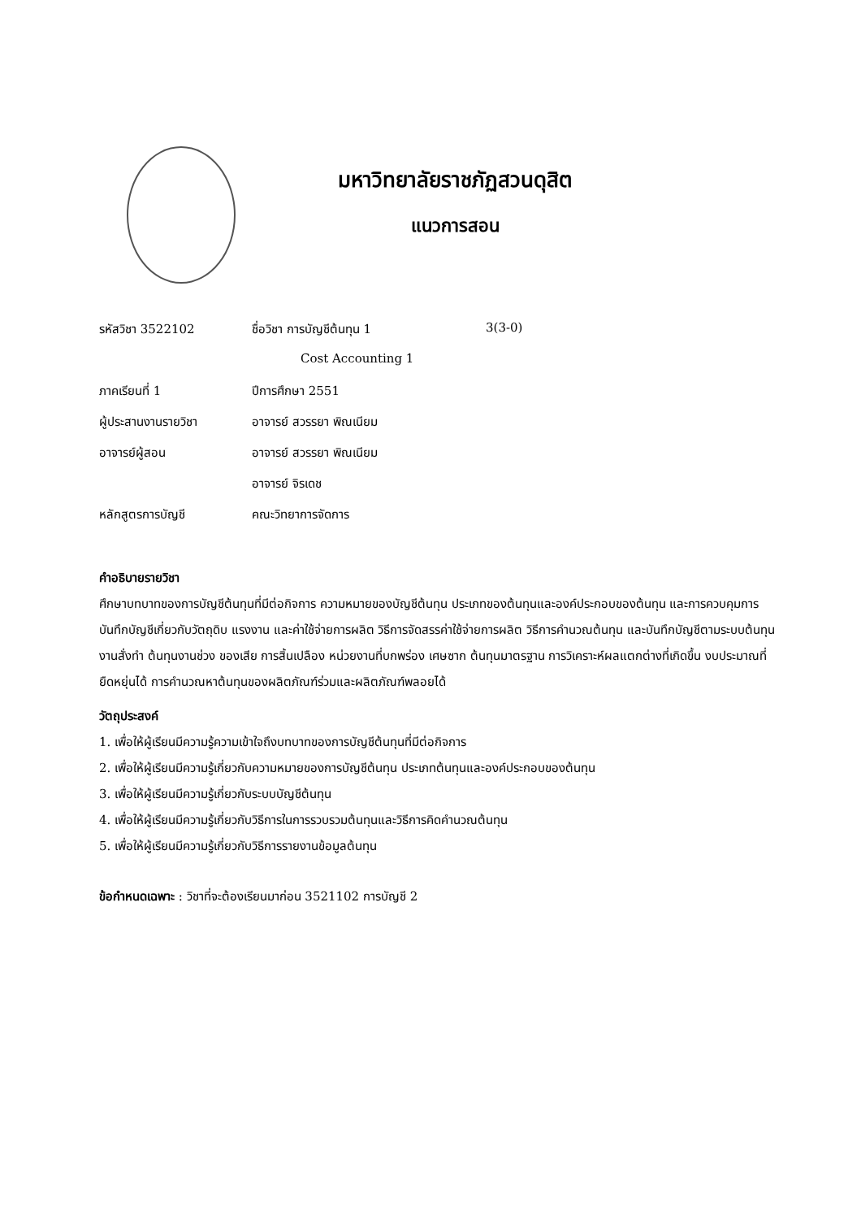มหาวิทยาลัยราชภัฏสวนดุสิต
แนวการสอน
| รหัสวิชา 3522102 | ชื่อวิชา การบัญชีต้นทุน 1 | 3(3-0) |
| | Cost Accounting 1 | |
| ภาคเรียนที่ 1 | ปีการศึกษา 2551 | |
| ผู้ประสานงานรายวิชา | อาจารย์ สวรรยา พิณเนียม | |
| อาจารย์ผู้สอน | อาจารย์ สวรรยา พิณเนียม | |
| | อาจารย์ จิรเดช | |
| หลักสูตรการบัญชี | คณะวิทยาการจัดการ | |
คำอธิบายรายวิชา
ศึกษาบทบาทของการบัญชีต้นทุนที่มีต่อกิจการ ความหมายของบัญชีต้นทุน ประเภทของต้นทุนและองค์ประกอบของต้นทุน และการควบคุมการบันทึกบัญชีเกี่ยวกับวัตถุดิบ แรงงาน และค่าใช้จ่ายการผลิต วิธีการจัดสรรค่าใช้จ่ายการผลิต วิธีการคำนวณต้นทุน และบันทึกบัญชีตามระบบต้นทุนงานสั่งทำ ต้นทุนงานช่วง ของเสีย การสิ้นเปลือง หน่วยงานที่บกพร่อง เศษซาก ต้นทุนมาตรฐาน การวิเคราะห์ผลแตกต่างที่เกิดขึ้น งบประมาณที่ยืดหยุ่นได้ การคำนวณหาต้นทุนของผลิตภัณฑ์ร่วมและผลิตภัณฑ์พลอยได้
วัตถุประสงค์
1. เพื่อให้ผู้เรียนมีความรู้ความเข้าใจถึงบทบาทของการบัญชีต้นทุนที่มีต่อกิจการ
2. เพื่อให้ผู้เรียนมีความรู้เกี่ยวกับความหมายของการบัญชีต้นทุน ประเภทต้นทุนและองค์ประกอบของต้นทุน
3. เพื่อให้ผู้เรียนมีความรู้เกี่ยวกับระบบบัญชีต้นทุน
4. เพื่อให้ผู้เรียนมีความรู้เกี่ยวกับวิธีการในการรวบรวมต้นทุนและวิธีการคิดคำนวณต้นทุน
5. เพื่อให้ผู้เรียนมีความรู้เกี่ยวกับวิธีการรายงานข้อมูลต้นทุน
ข้อกำหนดเฉพาะ : วิชาที่จะต้องเรียนมาก่อน 3521102 การบัญชี 2